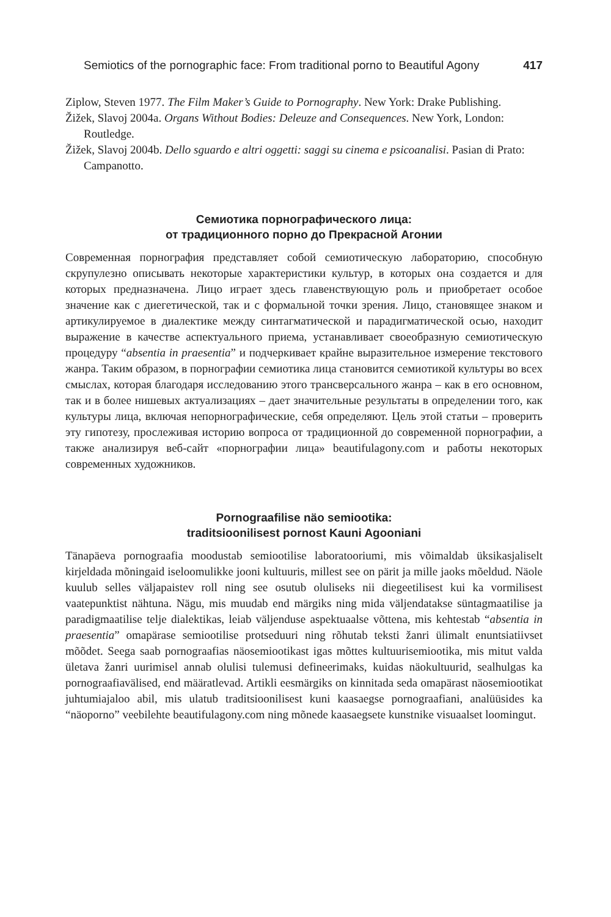Semiotics of the pornographic face: From traditional porno to Beautiful Agony 417
Ziplow, Steven 1977. The Film Maker’s Guide to Pornography. New York: Drake Publishing.
Žižek, Slavoj 2004a. Organs Without Bodies: Deleuze and Consequences. New York, London: Routledge.
Žižek, Slavoj 2004b. Dello sguardo e altri oggetti: saggi su cinema e psicoanalisi. Pasian di Prato: Campanotto.
Семиотика порнографического лица:
от традиционного порно до Прекрасной Агонии
Современная порнография представляет собой семиотическую лабораторию, способную скрупулезно описывать некоторые характеристики культур, в которых она создается и для которых предназначена. Лицо играет здесь главенствующую роль и приобретает особое значение как с диегетической, так и с формальной точки зрения. Лицо, становящее знаком и артикулируемое в диалектике между синтагматической и парадигматической осью, находит выражение в качестве аспектуального приема, устанавливает своеобразную семиотическую процедуру “absentia in praesentia” и подчеркивает крайне выразительное измерение текстового жанра. Таким образом, в порнографии семиотика лица становится семиотикой культуры во всех смыслах, которая благодаря исследованию этого трансверсального жанра – как в его основном, так и в более нишевых актуализациях – дает значительные результаты в определении того, как культуры лица, включая непорнографические, себя определяют. Цель этой статьи – проверить эту гипотезу, прослеживая историю вопроса от традиционной до современной порнографии, а также анализируя веб-сайт «порнографии лица» beautifulagony.com и работы некоторых современных художников.
Pornograafilise näo semiootika:
traditsioonilisest pornost Kauni Agooniani
Tänapäeva pornograafia moodustab semiootilise laboratooriumi, mis võimaldab üksikasjaliselt kirjeldada mõningaid iseloomulikke jooni kultuuris, millest see on pärit ja mille jaoks mõeldud. Näole kuulub selles väljapaistev roll ning see osutub oluliseks nii diegeetilisest kui ka vormilisest vaatepunktist nähtuna. Nägu, mis muudab end märgiks ning mida väljendatakse süntagmaatilise ja paradigmaatilise telje dialektikas, leiab väljenduse aspektuaalse võttena, mis kehtestab “absentia in praesentia” omapärase semiootilise protseduuri ning rõhutab teksti žanri ülimalt enuntsiatiivset mõõdet. Seega saab pornograafias näosemiootikast igas mõttes kultuurisemiootika, mis mitut valda ületava žanri uurimisel annab olulisi tulemusi defineerimaks, kuidas näokultuurid, sealhulgas ka pornograafiavälised, end määratlevad. Artikli eesmärgiks on kinnitada seda omapärast näosemiootikat juhtumiajaloo abil, mis ulatub traditsioonilisest kuni kaasaegse pornograafiani, analüüsides ka “näoporno” veebilehte beautifulagony.com ning mõnede kaasaegsete kunstnike visuaalset loomingut.